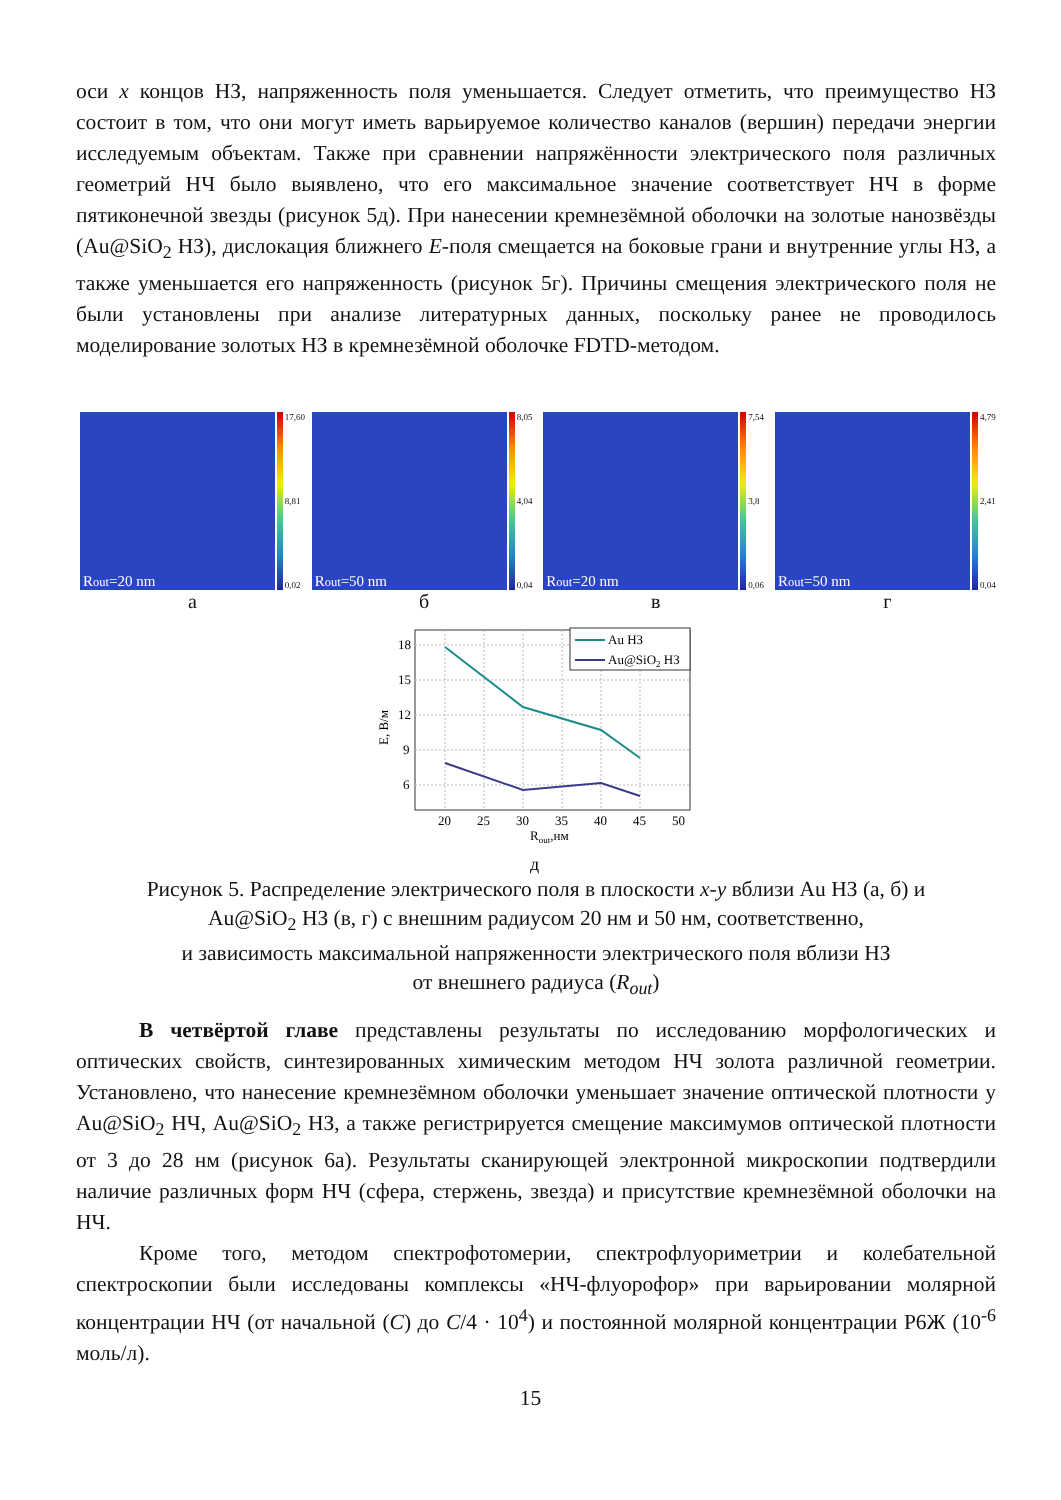оси x концов НЗ, напряженность поля уменьшается. Следует отметить, что преимущество НЗ состоит в том, что они могут иметь варьируемое количество каналов (вершин) передачи энергии исследуемым объектам. Также при сравнении напряжённости электрического поля различных геометрий НЧ было выявлено, что его максимальное значение соответствует НЧ в форме пятиконечной звезды (рисунок 5д). При нанесении кремнезёмной оболочки на золотые нанозвёзды (Au@SiO<sub>2</sub> НЗ), дислокация ближнего E-поля смещается на боковые грани и внутренние углы НЗ, а также уменьшается его напряженность (рисунок 5г). Причины смещения электрического поля не были установлены при анализе литературных данных, поскольку ранее не проводилось моделирование золотых НЗ в кремнезёмной оболочке FDTD-методом.
R<sub>out</sub>=20 nm
17,60
8,81
0,02
а
R<sub>out</sub>=50 nm
8,05
4,04
0,04
б
R<sub>out</sub>=20 nm
7,54
3,8
0,06
в
R<sub>out</sub>=50 nm
4,79
2,41
0,04
г
18
15
12
9
6
20
25
30
35
40
45
50
Rout,нм
E, В/м
Au НЗ
Au@SiO2 НЗ
д
Рисунок 5. Распределение электрического поля в плоскости x-y вблизи Au НЗ (а, б) и
Au@SiO<sub>2</sub> НЗ (в, г) с внешним радиусом 20 нм и 50 нм, соответственно,
и зависимость максимальной напряженности электрического поля вблизи НЗ
от внешнего радиуса (R<sub>out</sub>)
В четвёртой главе представлены результаты по исследованию морфологических и оптических свойств, синтезированных химическим методом НЧ золота различной геометрии. Установлено, что нанесение кремнезёмном оболочки уменьшает значение оптической плотности у Au@SiO<sub>2</sub> НЧ, Au@SiO<sub>2</sub> НЗ, а также регистрируется смещение максимумов оптической плотности от 3 до 28 нм (рисунок 6а). Результаты сканирующей электронной микроскопии подтвердили наличие различных форм НЧ (сфера, стержень, звезда) и присутствие кремнезёмной оболочки на НЧ.
Кроме того, методом спектрофотомерии, спектрофлуориметрии и колебательной спектроскопии были исследованы комплексы «НЧ-флуорофор» при варьировании молярной концентрации НЧ (от начальной (C) до C/4 · 10<sup>4</sup>) и постоянной молярной концентрации Р6Ж (10<sup>-6</sup> моль/л).
15